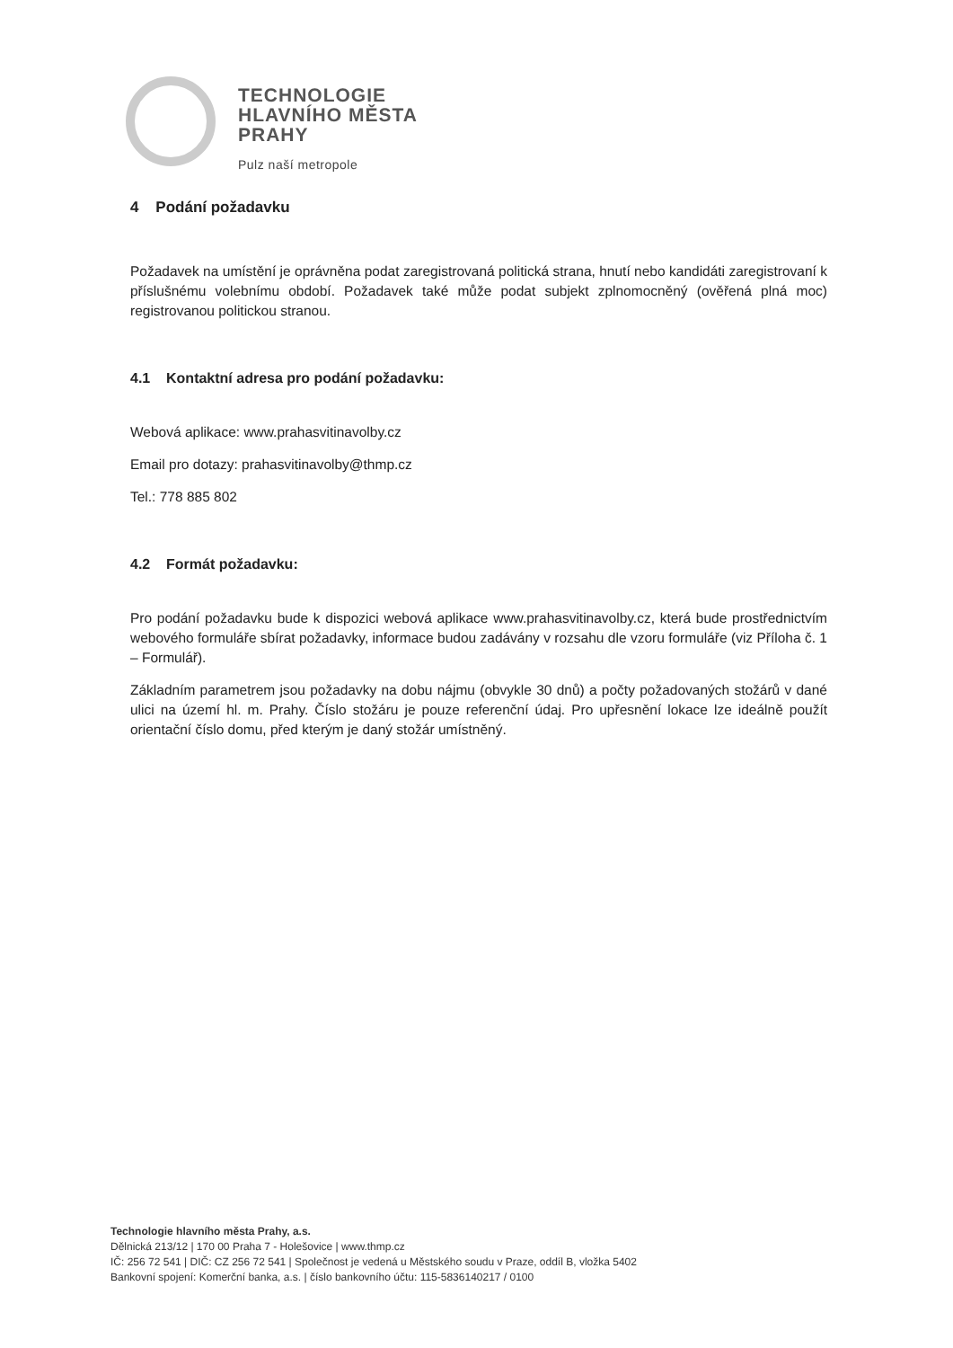TECHNOLOGIE
HLAVNÍHO MĚSTA
PRAHY
Pulz naší metropole
4 Podání požadavku
Požadavek na umístění je oprávněna podat zaregistrovaná politická strana, hnutí nebo kandidáti zaregistrovaní k příslušnému volebnímu období. Požadavek také může podat subjekt zplnomocněný (ověřená plná moc) registrovanou politickou stranou.
4.1 Kontaktní adresa pro podání požadavku:
Webová aplikace: www.prahasvitinavolby.cz
Email pro dotazy: prahasvitinavolby@thmp.cz
Tel.: 778 885 802
4.2 Formát požadavku:
Pro podání požadavku bude k dispozici webová aplikace www.prahasvitinavolby.cz, která bude prostřednictvím webového formuláře sbírat požadavky, informace budou zadávány v rozsahu dle vzoru formuláře (viz Příloha č. 1 – Formulář).
Základním parametrem jsou požadavky na dobu nájmu (obvykle 30 dnů) a počty požadovaných stožárů v dané ulici na území hl. m. Prahy. Číslo stožáru je pouze referenční údaj. Pro upřesnění lokace lze ideálně použít orientační číslo domu, před kterým je daný stožár umístněný.
Technologie hlavního města Prahy, a.s.
Dělnická 213/12 | 170 00 Praha 7 - Holešovice | www.thmp.cz
IČ: 256 72 541 | DIČ: CZ 256 72 541 | Společnost je vedená u Městského soudu v Praze, oddíl B, vložka 5402
Bankovní spojení: Komerční banka, a.s. | číslo bankovního účtu: 115-5836140217 / 0100